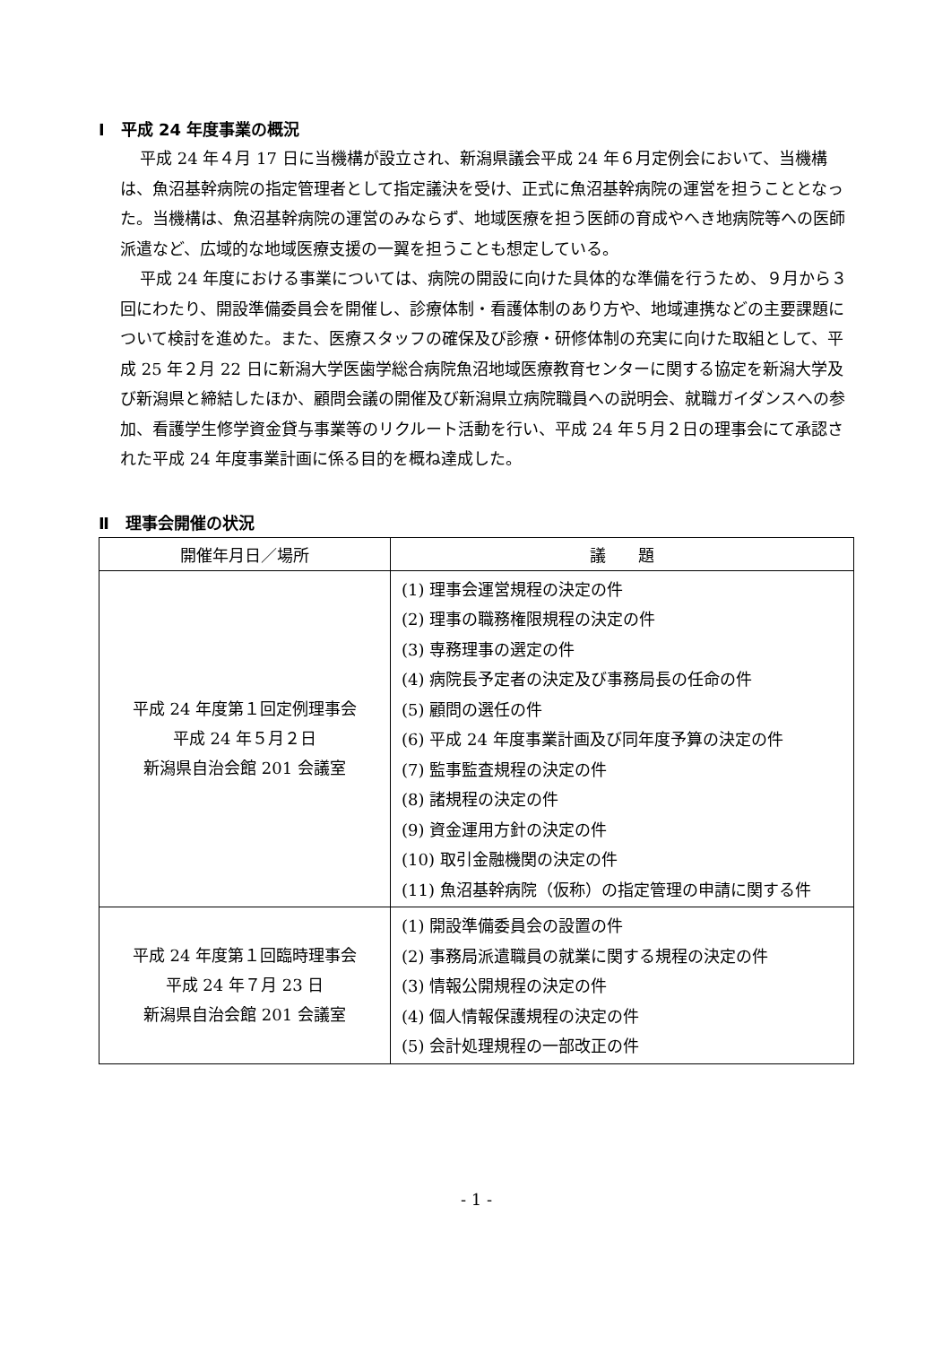Ⅰ　平成 24 年度事業の概況
平成 24 年４月 17 日に当機構が設立され、新潟県議会平成 24 年６月定例会において、当機構は、魚沼基幹病院の指定管理者として指定議決を受け、正式に魚沼基幹病院の運営を担うこととなった。当機構は、魚沼基幹病院の運営のみならず、地域医療を担う医師の育成やへき地病院等への医師派遣など、広域的な地域医療支援の一翼を担うことも想定している。
平成 24 年度における事業については、病院の開設に向けた具体的な準備を行うため、９月から３回にわたり、開設準備委員会を開催し、診療体制・看護体制のあり方や、地域連携などの主要課題について検討を進めた。また、医療スタッフの確保及び診療・研修体制の充実に向けた取組として、平成 25 年２月 22 日に新潟大学医歯学総合病院魚沼地域医療教育センターに関する協定を新潟大学及び新潟県と締結したほか、顧問会議の開催及び新潟県立病院職員への説明会、就職ガイダンスへの参加、看護学生修学資金貸与事業等のリクルート活動を行い、平成 24 年５月２日の理事会にて承認された平成 24 年度事業計画に係る目的を概ね達成した。
Ⅱ　理事会開催の状況
| 開催年月日／場所 | 議 題 |
| --- | --- |
| 平成 24 年度第１回定例理事会 平成 24 年５月２日 新潟県自治会館 201 会議室 | (1) 理事会運営規程の決定の件 (2) 理事の職務権限規程の決定の件 (3) 専務理事の選定の件 (4) 病院長予定者の決定及び事務局長の任命の件 (5) 顧問の選任の件 (6) 平成 24 年度事業計画及び同年度予算の決定の件 (7) 監事監査規程の決定の件 (8) 諸規程の決定の件 (9) 資金運用方針の決定の件 (10) 取引金融機関の決定の件 (11) 魚沼基幹病院（仮称）の指定管理の申請に関する件 |
| 平成 24 年度第１回臨時理事会 平成 24 年７月 23 日 新潟県自治会館 201 会議室 | (1) 開設準備委員会の設置の件 (2) 事務局派遣職員の就業に関する規程の決定の件 (3) 情報公開規程の決定の件 (4) 個人情報保護規程の決定の件 (5) 会計処理規程の一部改正の件 |
- 1 -